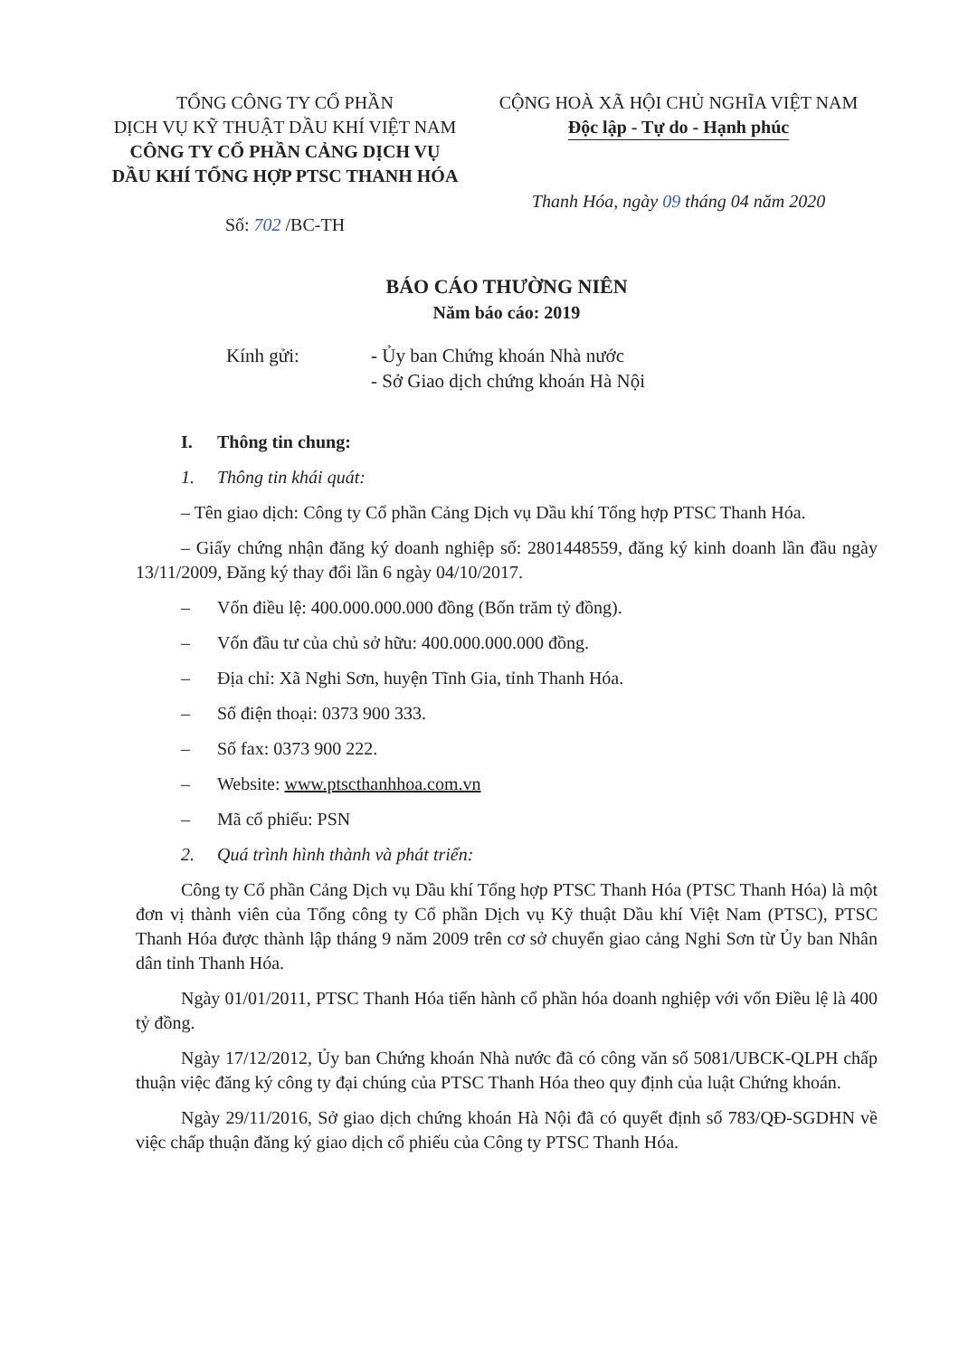TỔNG CÔNG TY CỔ PHẦN
DỊCH VỤ KỸ THUẬT DẦU KHÍ VIỆT NAM
CÔNG TY CỔ PHẦN CẢNG DỊCH VỤ
DẦU KHÍ TỔNG HỢP PTSC THANH HÓA
Số: 702 /BC-TH
CỘNG HOÀ XÃ HỘI CHỦ NGHĨA VIỆT NAM
Độc lập - Tự do - Hạnh phúc
Thanh Hóa, ngày 09 tháng 04 năm 2020
BÁO CÁO THƯỜNG NIÊN
Năm báo cáo: 2019
Kính gửi: - Ủy ban Chứng khoán Nhà nước
- Sở Giao dịch chứng khoán Hà Nội
I. Thông tin chung:
1. Thông tin khái quát:
– Tên giao dịch: Công ty Cổ phần Cảng Dịch vụ Dầu khí Tổng hợp PTSC Thanh Hóa.
– Giấy chứng nhận đăng ký doanh nghiệp số: 2801448559, đăng ký kinh doanh lần đầu ngày 13/11/2009, Đăng ký thay đổi lần 6 ngày 04/10/2017.
– Vốn điều lệ: 400.000.000.000 đồng (Bốn trăm tỷ đồng).
– Vốn đầu tư của chủ sở hữu: 400.000.000.000 đồng.
– Địa chỉ: Xã Nghi Sơn, huyện Tĩnh Gia, tỉnh Thanh Hóa.
– Số điện thoại: 0373 900 333.
– Số fax: 0373 900 222.
– Website: www.ptscthanhhoa.com.vn
– Mã cổ phiếu: PSN
2. Quá trình hình thành và phát triển:
Công ty Cổ phần Cảng Dịch vụ Dầu khí Tổng hợp PTSC Thanh Hóa (PTSC Thanh Hóa) là một đơn vị thành viên của Tổng công ty Cổ phần Dịch vụ Kỹ thuật Dầu khí Việt Nam (PTSC), PTSC Thanh Hóa được thành lập tháng 9 năm 2009 trên cơ sở chuyển giao cảng Nghi Sơn từ Ủy ban Nhân dân tỉnh Thanh Hóa.
Ngày 01/01/2011, PTSC Thanh Hóa tiến hành cổ phần hóa doanh nghiệp với vốn Điều lệ là 400 tỷ đồng.
Ngày 17/12/2012, Ủy ban Chứng khoán Nhà nước đã có công văn số 5081/UBCK-QLPH chấp thuận việc đăng ký công ty đại chúng của PTSC Thanh Hóa theo quy định của luật Chứng khoán.
Ngày 29/11/2016, Sở giao dịch chứng khoán Hà Nội đã có quyết định số 783/QĐ-SGDHN về việc chấp thuận đăng ký giao dịch cổ phiếu của Công ty PTSC Thanh Hóa.